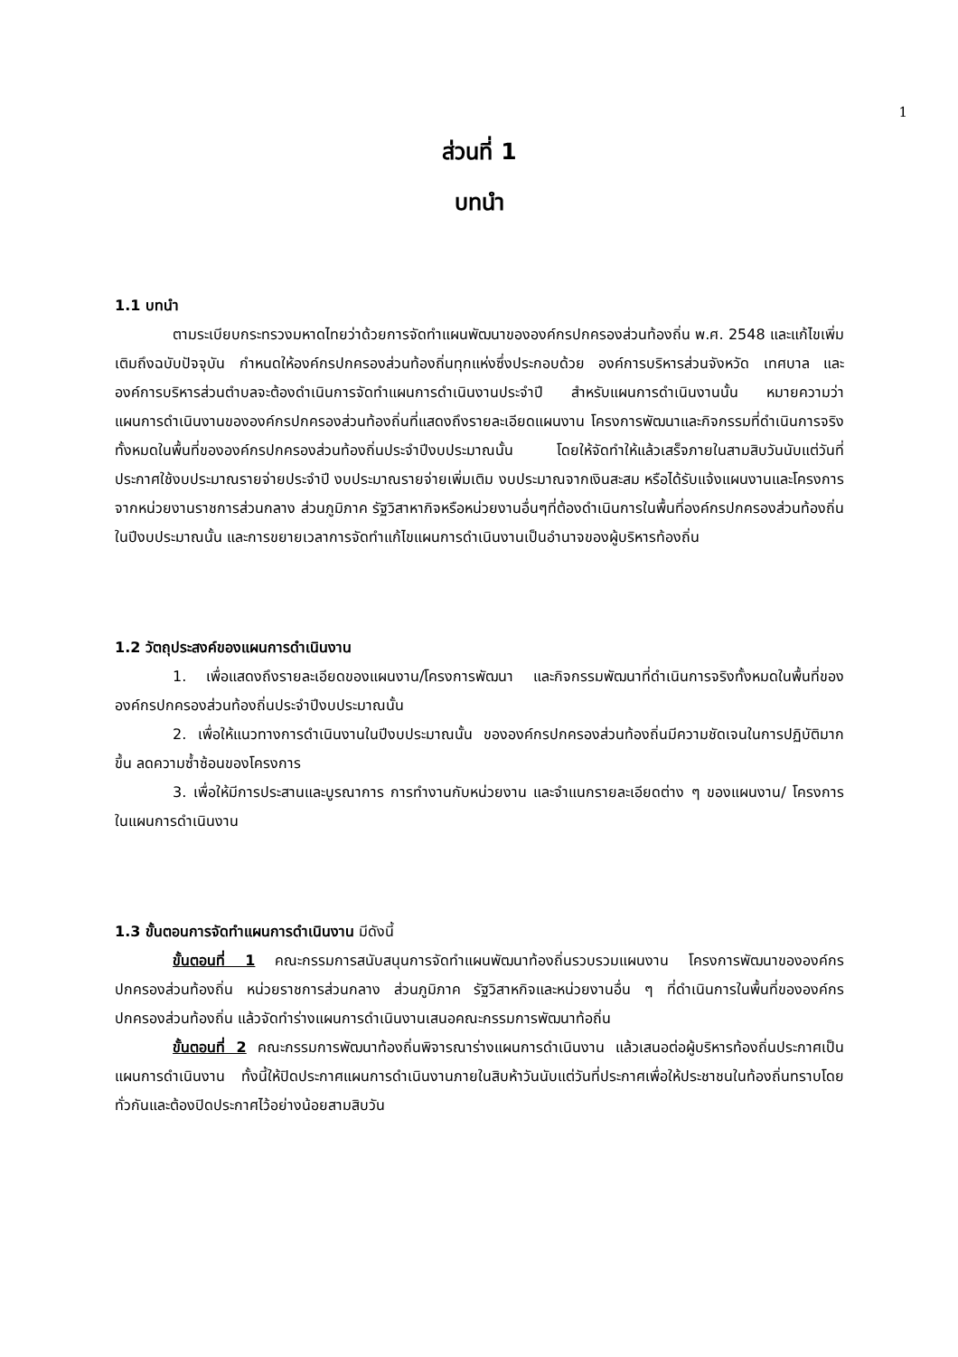1
ส่วนที่ 1
บทนำ
1.1 บทนำ
ตามระเบียบกระทรวงมหาดไทยว่าด้วยการจัดทำแผนพัฒนาขององค์กรปกครองส่วนท้องถิ่น พ.ศ. 2548 และแก้ไขเพิ่มเติมถึงฉบับปัจจุบัน กำหนดให้องค์กรปกครองส่วนท้องถิ่นทุกแห่งซึ่งประกอบด้วย องค์การบริหารส่วนจังหวัด เทศบาล และองค์การบริหารส่วนตำบลจะต้องดำเนินการจัดทำแผนการดำเนินงานประจำปี สำหรับแผนการดำเนินงานนั้น หมายความว่า แผนการดำเนินงานขององค์กรปกครองส่วนท้องถิ่นที่แสดงถึงรายละเอียดแผนงาน โครงการพัฒนาและกิจกรรมที่ดำเนินการจริงทั้งหมดในพื้นที่ขององค์กรปกครองส่วนท้องถิ่นประจำปีงบประมาณนั้น โดยให้จัดทำให้แล้วเสร็จภายในสามสิบวันนับแต่วันที่ประกาศใช้งบประมาณรายจ่ายประจำปี งบประมาณรายจ่ายเพิ่มเติม งบประมาณจากเงินสะสม หรือได้รับแจ้งแผนงานและโครงการจากหน่วยงานราชการส่วนกลาง ส่วนภูมิภาค รัฐวิสาหากิจหรือหน่วยงานอื่นๆที่ต้องดำเนินการในพื้นที่องค์กรปกครองส่วนท้องถิ่นในปีงบประมาณนั้น และการขยายเวลาการจัดทำแก้ไขแผนการดำเนินงานเป็นอำนาจของผู้บริหารท้องถิ่น
1.2 วัตถุประสงค์ของแผนการดำเนินงาน
1. เพื่อแสดงถึงรายละเอียดของแผนงาน/โครงการพัฒนา และกิจกรรมพัฒนาที่ดำเนินการจริงทั้งหมดในพื้นที่ขององค์กรปกครองส่วนท้องถิ่นประจำปีงบประมาณนั้น
2. เพื่อให้แนวทางการดำเนินงานในปีงบประมาณนั้น ขององค์กรปกครองส่วนท้องถิ่นมีความชัดเจนในการปฏิบัติมากขึ้น ลดความซ้ำซ้อนของโครงการ
3. เพื่อให้มีการประสานและบูรณาการ การทำงานกับหน่วยงาน และจำแนกรายละเอียดต่าง ๆ ของแผนงาน/ โครงการในแผนการดำเนินงาน
1.3 ขั้นตอนการจัดทำแผนการดำเนินงาน มีดังนี้
ขั้นตอนที่ 1 คณะกรรมการสนับสนุนการจัดทำแผนพัฒนาท้องถิ่นรวบรวมแผนงาน โครงการพัฒนาขององค์กรปกครองส่วนท้องถิ่น หน่วยราชการส่วนกลาง ส่วนภูมิภาค รัฐวิสาหกิจและหน่วยงานอื่น ๆ ที่ดำเนินการในพื้นที่ขององค์กรปกครองส่วนท้องถิ่น แล้วจัดทำร่างแผนการดำเนินงานเสนอคณะกรรมการพัฒนาท้อถิ่น
ขั้นตอนที่ 2 คณะกรรมการพัฒนาท้องถิ่นพิจารณาร่างแผนการดำเนินงาน แล้วเสนอต่อผู้บริหารท้องถิ่นประกาศเป็นแผนการดำเนินงาน ทั้งนี้ให้ปิดประกาศแผนการดำเนินงานภายในสิบห้าวันนับแต่วันที่ประกาศเพื่อให้ประชาชนในท้องถิ่นทราบโดยทั่วกันและต้องปิดประกาศไว้อย่างน้อยสามสิบวัน